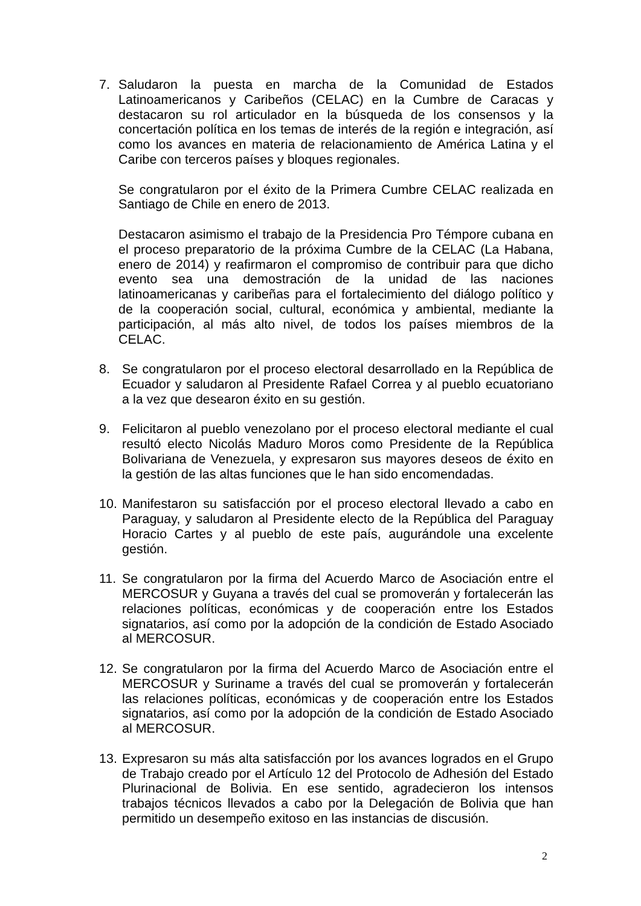7. Saludaron la puesta en marcha de la Comunidad de Estados Latinoamericanos y Caribeños (CELAC) en la Cumbre de Caracas y destacaron su rol articulador en la búsqueda de los consensos y la concertación política en los temas de interés de la región e integración, así como los avances en materia de relacionamiento de América Latina y el Caribe con terceros países y bloques regionales.
Se congratularon por el éxito de la Primera Cumbre CELAC realizada en Santiago de Chile en enero de 2013.
Destacaron asimismo el trabajo de la Presidencia Pro Témpore cubana en el proceso preparatorio de la próxima Cumbre de la CELAC (La Habana, enero de 2014) y reafirmaron el compromiso de contribuir para que dicho evento sea una demostración de la unidad de las naciones latinoamericanas y caribeñas para el fortalecimiento del diálogo político y de la cooperación social, cultural, económica y ambiental, mediante la participación, al más alto nivel, de todos los países miembros de la CELAC.
8. Se congratularon por el proceso electoral desarrollado en la República de Ecuador y saludaron al Presidente Rafael Correa y al pueblo ecuatoriano a la vez que desearon éxito en su gestión.
9. Felicitaron al pueblo venezolano por el proceso electoral mediante el cual resultó electo Nicolás Maduro Moros como Presidente de la República Bolivariana de Venezuela, y expresaron sus mayores deseos de éxito en la gestión de las altas funciones que le han sido encomendadas.
10.
Manifestaron su satisfacción por el proceso electoral llevado a cabo en Paraguay, y saludaron al Presidente electo de la República del Paraguay Horacio Cartes y al pueblo de este país, augurándole una excelente gestión.
11.
Se congratularon por la firma del Acuerdo Marco de Asociación entre el MERCOSUR y Guyana a través del cual se promoverán y fortalecerán las relaciones políticas, económicas y de cooperación entre los Estados signatarios, así como por la adopción de la condición de Estado Asociado al MERCOSUR.
12.
Se congratularon por la firma del Acuerdo Marco de Asociación entre el MERCOSUR y Suriname a través del cual se promoverán y fortalecerán las relaciones políticas, económicas y de cooperación entre los Estados signatarios, así como por la adopción de la condición de Estado Asociado al MERCOSUR.
13.
Expresaron su más alta satisfacción por los avances logrados en el Grupo de Trabajo creado por el Artículo 12 del Protocolo de Adhesión del Estado Plurinacional de Bolivia. En ese sentido, agradecieron los intensos trabajos técnicos llevados a cabo por la Delegación de Bolivia que han permitido un desempeño exitoso en las instancias de discusión.
2